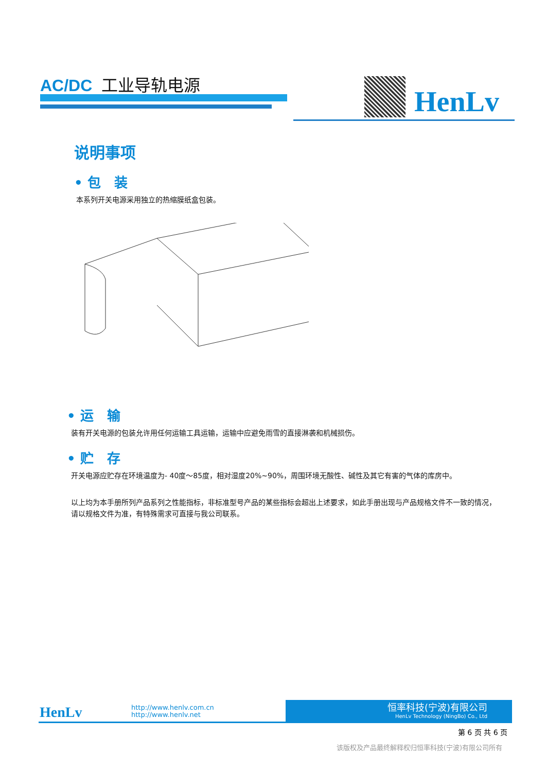AC/DC 工业导轨电源
HenLv
说明事项
• 包　装
本系列开关电源采用独立的热缩膜纸盒包装。
• 运　输
装有开关电源的包装允许用任何运输工具运输，运输中应避免雨雪的直接淋袭和机械损伤。
• 贮　存
开关电源应贮存在环境温度为- 40度～85度，相对湿度20%~90%，周围环境无酸性、碱性及其它有害的气体的库房中。
以上均为本手册所列产品系列之性能指标，非标准型号产品的某些指标会超出上述要求，如此手册出现与产品规格文件不一致的情况，请以规格文件为准，有特殊需求可直接与我公司联系。
HenLv
http://www.henlv.com.cn
http://www.henlv.net
恒率科技(宁波)有限公司
HenLv Technology (NingBo) Co., Ltd
第 6 页 共 6 页
该版权及产品最终解释权归恒率科技(宁波)有限公司所有